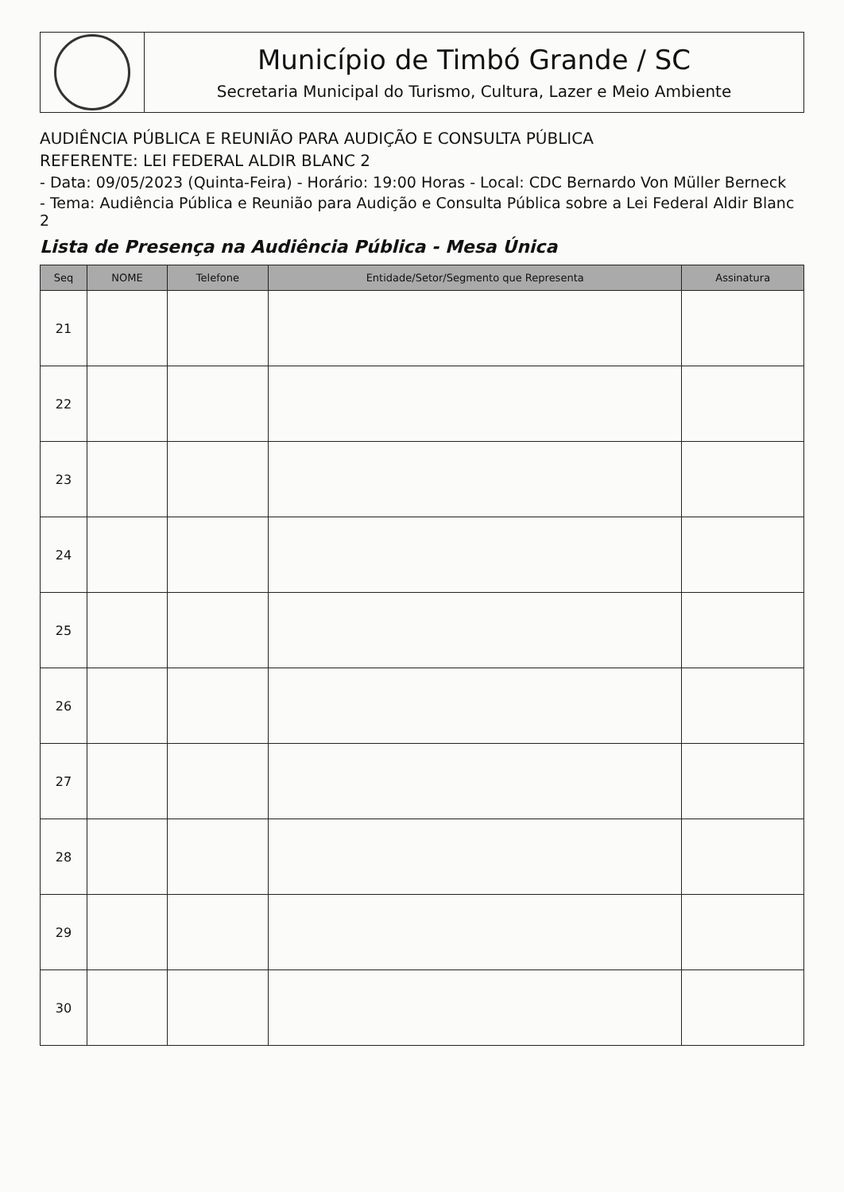Município de Timbó Grande / SC
Secretaria Municipal do Turismo, Cultura, Lazer e Meio Ambiente
AUDIÊNCIA PÚBLICA E REUNIÃO PARA AUDIÇÃO E CONSULTA PÚBLICA
REFERENTE: LEI FEDERAL ALDIR BLANC 2
- Data: 09/05/2023 (Quinta-Feira) - Horário: 19:00 Horas - Local: CDC Bernardo Von Müller Berneck
- Tema: Audiência Pública e Reunião para Audição e Consulta Pública sobre a Lei Federal Aldir Blanc 2
Lista de Presença na Audiência Pública - Mesa Única
| Seq | NOME | Telefone | Entidade/Setor/Segmento que Representa | Assinatura |
| --- | --- | --- | --- | --- |
| 21 | | | | |
| 22 | | | | |
| 23 | | | | |
| 24 | | | | |
| 25 | | | | |
| 26 | | | | |
| 27 | | | | |
| 28 | | | | |
| 29 | | | | |
| 30 | | | | |